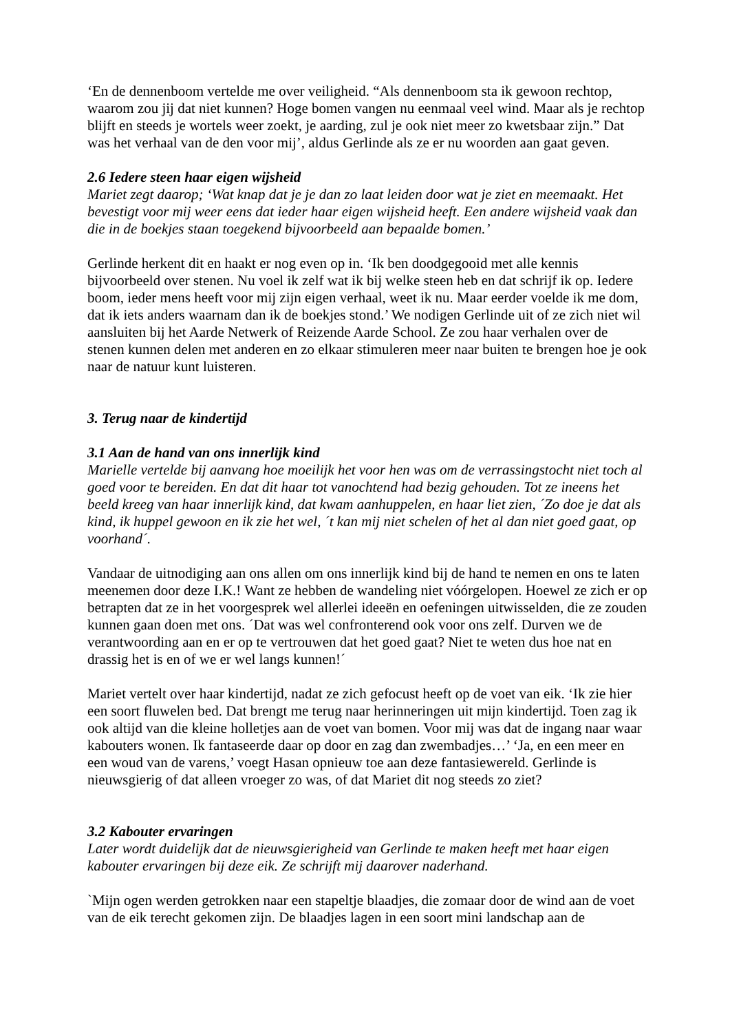‘En de dennenboom vertelde me over veiligheid. “Als dennenboom sta ik gewoon rechtop, waarom zou jij dat niet kunnen? Hoge bomen vangen nu eenmaal veel wind. Maar als je rechtop blijft en steeds je wortels weer zoekt, je aarding, zul je ook niet meer zo kwetsbaar zijn.” Dat was het verhaal van de den voor mij’, aldus Gerlinde als ze er nu woorden aan gaat geven.
2.6 Iedere steen haar eigen wijsheid
Mariet zegt daarop; ‘Wat knap dat je je dan zo laat leiden door wat je ziet en meemaakt. Het bevestigt voor mij weer eens dat ieder haar eigen wijsheid heeft. Een andere wijsheid vaak dan die in de boekjes staan toegekend bijvoorbeeld aan bepaalde bomen.’
Gerlinde herkent dit en haakt er nog even op in. ‘Ik ben doodgegooid met alle kennis bijvoorbeeld over stenen. Nu voel ik zelf wat ik bij welke steen heb en dat schrijf ik op. Iedere boom, ieder mens heeft voor mij zijn eigen verhaal, weet ik nu. Maar eerder voelde ik me dom, dat ik iets anders waarnam dan ik de boekjes stond.’ We nodigen Gerlinde uit of ze zich niet wil aansluiten bij het Aarde Netwerk of Reizende Aarde School. Ze zou haar verhalen over de stenen kunnen delen met anderen en zo elkaar stimuleren meer naar buiten te brengen hoe je ook naar de natuur kunt luisteren.
3. Terug naar de kindertijd
3.1 Aan de hand van ons innerlijk kind
Marielle vertelde bij aanvang hoe moeilijk het voor hen was om de verrassingstocht niet toch al goed voor te bereiden. En dat dit haar tot vanochtend had bezig gehouden. Tot ze ineens het beeld kreeg van haar innerlijk kind, dat kwam aanhuppelen, en haar liet zien, ´Zo doe je dat als kind, ik huppel gewoon en ik zie het wel, ´t kan mij niet schelen of het al dan niet goed gaat, op voorhand´.
Vandaar de uitnodiging aan ons allen om ons innerlijk kind bij de hand te nemen en ons te laten meenemen door deze I.K.! Want ze hebben de wandeling niet vóórgelopen. Hoewel ze zich er op betrapten dat ze in het voorgesprek wel allerlei ideeën en oefeningen uitwisselden, die ze zouden kunnen gaan doen met ons. ´Dat was wel confronterend ook voor ons zelf. Durven we de verantwoording aan en er op te vertrouwen dat het goed gaat? Niet te weten dus hoe nat en drassig het is en of we er wel langs kunnen!´
Mariet vertelt over haar kindertijd, nadat ze zich gefocust heeft op de voet van eik. ‘Ik zie hier een soort fluwelen bed. Dat brengt me terug naar herinneringen uit mijn kindertijd. Toen zag ik ook altijd van die kleine holletjes aan de voet van bomen. Voor mij was dat de ingang naar waar kabouters wonen. Ik fantaseerde daar op door en zag dan zwembadjes…’ ‘Ja, en een meer en een woud van de varens,’ voegt Hasan opnieuw toe aan deze fantasiewereld. Gerlinde is nieuwsgierig of dat alleen vroeger zo was, of dat Mariet dit nog steeds zo ziet?
3.2 Kabouter ervaringen
Later wordt duidelijk dat de nieuwsgierigheid van Gerlinde te maken heeft met haar eigen kabouter ervaringen bij deze eik. Ze schrijft mij daarover naderhand.
`Mijn ogen werden getrokken naar een stapeltje blaadjes, die zomaar door de wind aan de voet van de eik terecht gekomen zijn. De blaadjes lagen in een soort mini landschap aan de